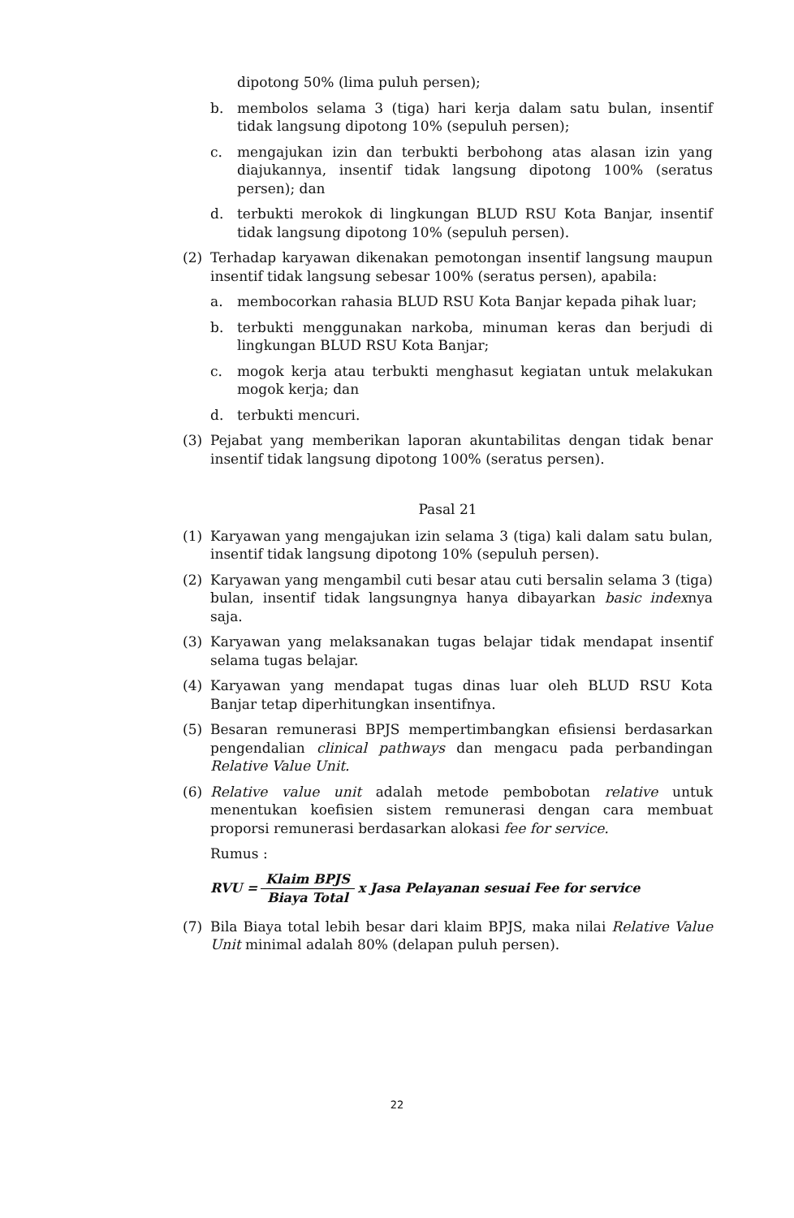dipotong 50% (lima puluh persen);
b. membolos selama 3 (tiga) hari kerja dalam satu bulan, insentif tidak langsung dipotong 10% (sepuluh persen);
c. mengajukan izin dan terbukti berbohong atas alasan izin yang diajukannya, insentif tidak langsung dipotong 100% (seratus persen); dan
d. terbukti merokok di lingkungan BLUD RSU Kota Banjar, insentif tidak langsung dipotong 10% (sepuluh persen).
(2) Terhadap karyawan dikenakan pemotongan insentif langsung maupun insentif tidak langsung sebesar 100% (seratus persen), apabila:
a. membocorkan rahasia BLUD RSU Kota Banjar kepada pihak luar;
b. terbukti menggunakan narkoba, minuman keras dan berjudi di lingkungan BLUD RSU Kota Banjar;
c. mogok kerja atau terbukti menghasut kegiatan untuk melakukan mogok kerja; dan
d. terbukti mencuri.
(3) Pejabat yang memberikan laporan akuntabilitas dengan tidak benar insentif tidak langsung dipotong 100% (seratus persen).
Pasal 21
(1) Karyawan yang mengajukan izin selama 3 (tiga) kali dalam satu bulan, insentif tidak langsung dipotong 10% (sepuluh persen).
(2) Karyawan yang mengambil cuti besar atau cuti bersalin selama 3 (tiga) bulan, insentif tidak langsungnya hanya dibayarkan basic indexnya saja.
(3) Karyawan yang melaksanakan tugas belajar tidak mendapat insentif selama tugas belajar.
(4) Karyawan yang mendapat tugas dinas luar oleh BLUD RSU Kota Banjar tetap diperhitungkan insentifnya.
(5) Besaran remunerasi BPJS mempertimbangkan efisiensi berdasarkan pengendalian clinical pathways dan mengacu pada perbandingan Relative Value Unit.
(6) Relative value unit adalah metode pembobotan relative untuk menentukan koefisien sistem remunerasi dengan cara membuat proporsi remunerasi berdasarkan alokasi fee for service.
Rumus :
RVU = Klaim BPJS Biaya Total x Jasa Pelayanan sesuai Fee for service
(7) Bila Biaya total lebih besar dari klaim BPJS, maka nilai Relative Value Unit minimal adalah 80% (delapan puluh persen).
22